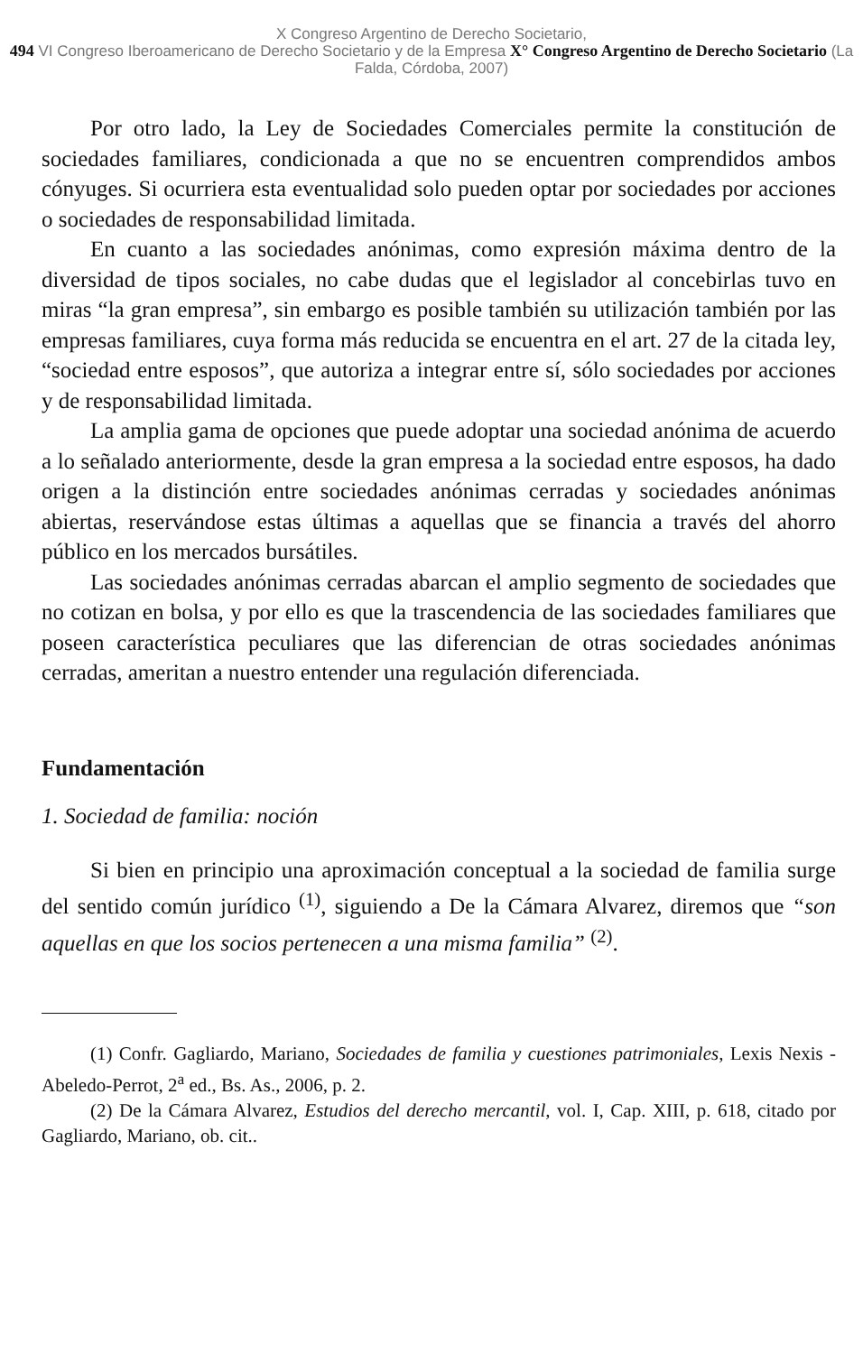X Congreso Argentino de Derecho Societario,
494 VI Congreso Iberoamericano de Derecho Societario y de la Empresa X° Congreso Argentino de Derecho Societario (La Falda, Córdoba, 2007)
Por otro lado, la Ley de Sociedades Comerciales permite la constitución de sociedades familiares, condicionada a que no se encuentren comprendidos ambos cónyuges. Si ocurriera esta eventualidad solo pueden optar por sociedades por acciones o sociedades de responsabilidad limitada.
En cuanto a las sociedades anónimas, como expresión máxima dentro de la diversidad de tipos sociales, no cabe dudas que el legislador al concebirlas tuvo en miras “la gran empresa”, sin embargo es posible también su utilización también por las empresas familiares, cuya forma más reducida se encuentra en el art. 27 de la citada ley, “sociedad entre esposos”, que autoriza a integrar entre sí, sólo sociedades por acciones y de responsabilidad limitada.
La amplia gama de opciones que puede adoptar una sociedad anónima de acuerdo a lo señalado anteriormente, desde la gran empresa a la sociedad entre esposos, ha dado origen a la distinción entre sociedades anónimas cerradas y sociedades anónimas abiertas, reservándose estas últimas a aquellas que se financia a través del ahorro público en los mercados bursátiles.
Las sociedades anónimas cerradas abarcan el amplio segmento de sociedades que no cotizan en bolsa, y por ello es que la trascendencia de las sociedades familiares que poseen característica peculiares que las diferencian de otras sociedades anónimas cerradas, ameritan a nuestro entender una regulación diferenciada.
Fundamentación
1. Sociedad de familia: noción
Si bien en principio una aproximación conceptual a la sociedad de familia surge del sentido común jurídico <sup>(1)</sup>, siguiendo a De la Cámara Alvarez, diremos que “son aquellas en que los socios pertenecen a una misma familia” <sup>(2)</sup>.
(1) Confr. Gagliardo, Mariano, Sociedades de familia y cuestiones patrimoniales, Lexis Nexis - Abeledo-Perrot, 2<sup>a</sup> ed., Bs. As., 2006, p. 2.
(2) De la Cámara Alvarez, Estudios del derecho mercantil, vol. I, Cap. XIII, p. 618, citado por Gagliardo, Mariano, ob. cit..